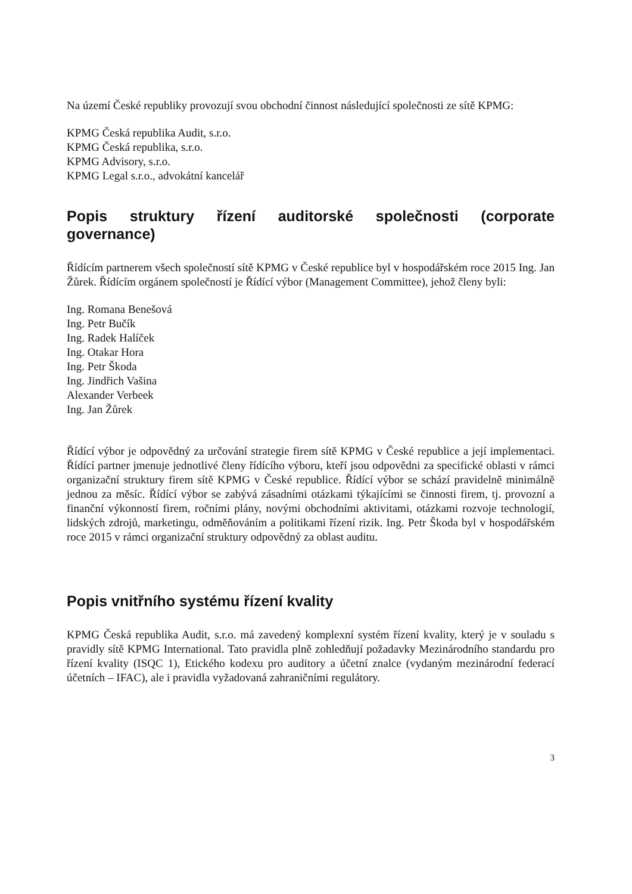Na území České republiky provozují svou obchodní činnost následující společnosti ze sítě KPMG:
KPMG Česká republika Audit, s.r.o.
KPMG Česká republika, s.r.o.
KPMG Advisory, s.r.o.
KPMG Legal s.r.o., advokátní kancelář
Popis struktury řízení auditorské společnosti (corporate governance)
Řídícím partnerem všech společností sítě KPMG v České republice byl v hospodářském roce 2015 Ing. Jan Žůrek. Řídícím orgánem společností je Řídící výbor (Management Committee), jehož členy byli:
Ing. Romana Benešová
Ing. Petr Bučík
Ing. Radek Halíček
Ing. Otakar Hora
Ing. Petr Škoda
Ing. Jindřich Vašina
Alexander Verbeek
Ing. Jan Žůrek
Řídící výbor je odpovědný za určování strategie firem sítě KPMG v České republice a její implementaci. Řídící partner jmenuje jednotlivé členy řídícího výboru, kteří jsou odpovědni za specifické oblasti v rámci organizační struktury firem sítě KPMG v České republice. Řídící výbor se schází pravidelně minimálně jednou za měsíc. Řídící výbor se zabývá zásadními otázkami týkajícími se činnosti firem, tj. provozní a finanční výkonností firem, ročními plány, novými obchodními aktivitami, otázkami rozvoje technologií, lidských zdrojů, marketingu, odměňováním a politikami řízení rizik. Ing. Petr Škoda byl v hospodářském roce 2015 v rámci organizační struktury odpovědný za oblast auditu.
Popis vnitřního systému řízení kvality
KPMG Česká republika Audit, s.r.o. má zavedený komplexní systém řízení kvality, který je v souladu s pravidly sítě KPMG International. Tato pravidla plně zohledňují požadavky Mezinárodního standardu pro řízení kvality (ISQC 1), Etického kodexu pro auditory a účetní znalce (vydaným mezinárodní federací účetních – IFAC), ale i pravidla vyžadovaná zahraničními regulátory.
3